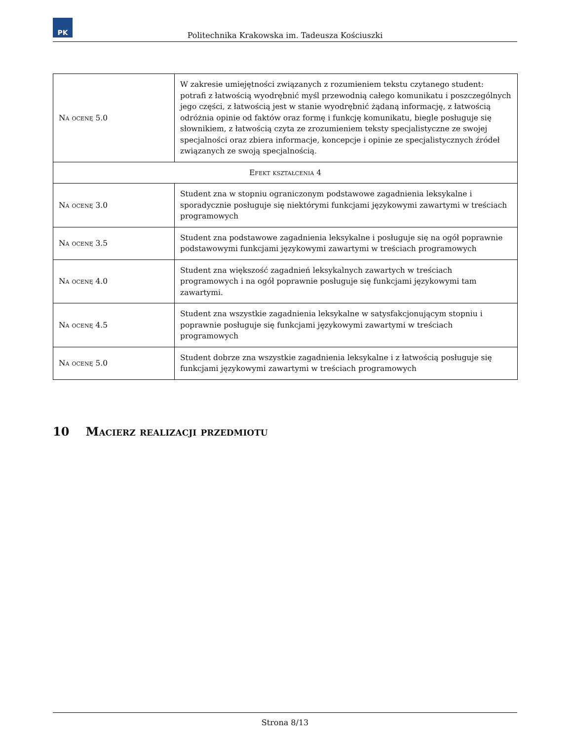PK
Politechnika Krakowska im. Tadeusza Kościuszki
| Na ocenę 5.0 | W zakresie umiejętności związanych z rozumieniem tekstu czytanego student: potrafi z łatwością wyodrębnić myśl przewodnią całego komunikatu i poszczególnych jego części, z łatwością jest w stanie wyodrębnić żądaną informację, z łatwością odróżnia opinie od faktów oraz formę i funkcję komunikatu, biegle posługuje się słownikiem, z łatwością czyta ze zrozumieniem teksty specjalistyczne ze swojej specjalności oraz zbiera informacje, koncepcje i opinie ze specjalistycznych źródeł związanych ze swoją specjalnością. |
| Efekt kształcenia 4 | |
| Na ocenę 3.0 | Student zna w stopniu ograniczonym podstawowe zagadnienia leksykalne i sporadycznie posługuje się niektórymi funkcjami językowymi zawartymi w treściach programowych |
| Na ocenę 3.5 | Student zna podstawowe zagadnienia leksykalne i posługuje się na ogół poprawnie podstawowymi funkcjami językowymi zawartymi w treściach programowych |
| Na ocenę 4.0 | Student zna większość zagadnień leksykalnych zawartych w treściach programowych i na ogół poprawnie posługuje się funkcjami językowymi tam zawartymi. |
| Na ocenę 4.5 | Student zna wszystkie zagadnienia leksykalne w satysfakcjonującym stopniu i poprawnie posługuje się funkcjami językowymi zawartymi w treściach programowych |
| Na ocenę 5.0 | Student dobrze zna wszystkie zagadnienia leksykalne i z łatwością posługuje się funkcjami językowymi zawartymi w treściach programowych |
10 Macierz realizacji przedmiotu
Strona 8/13